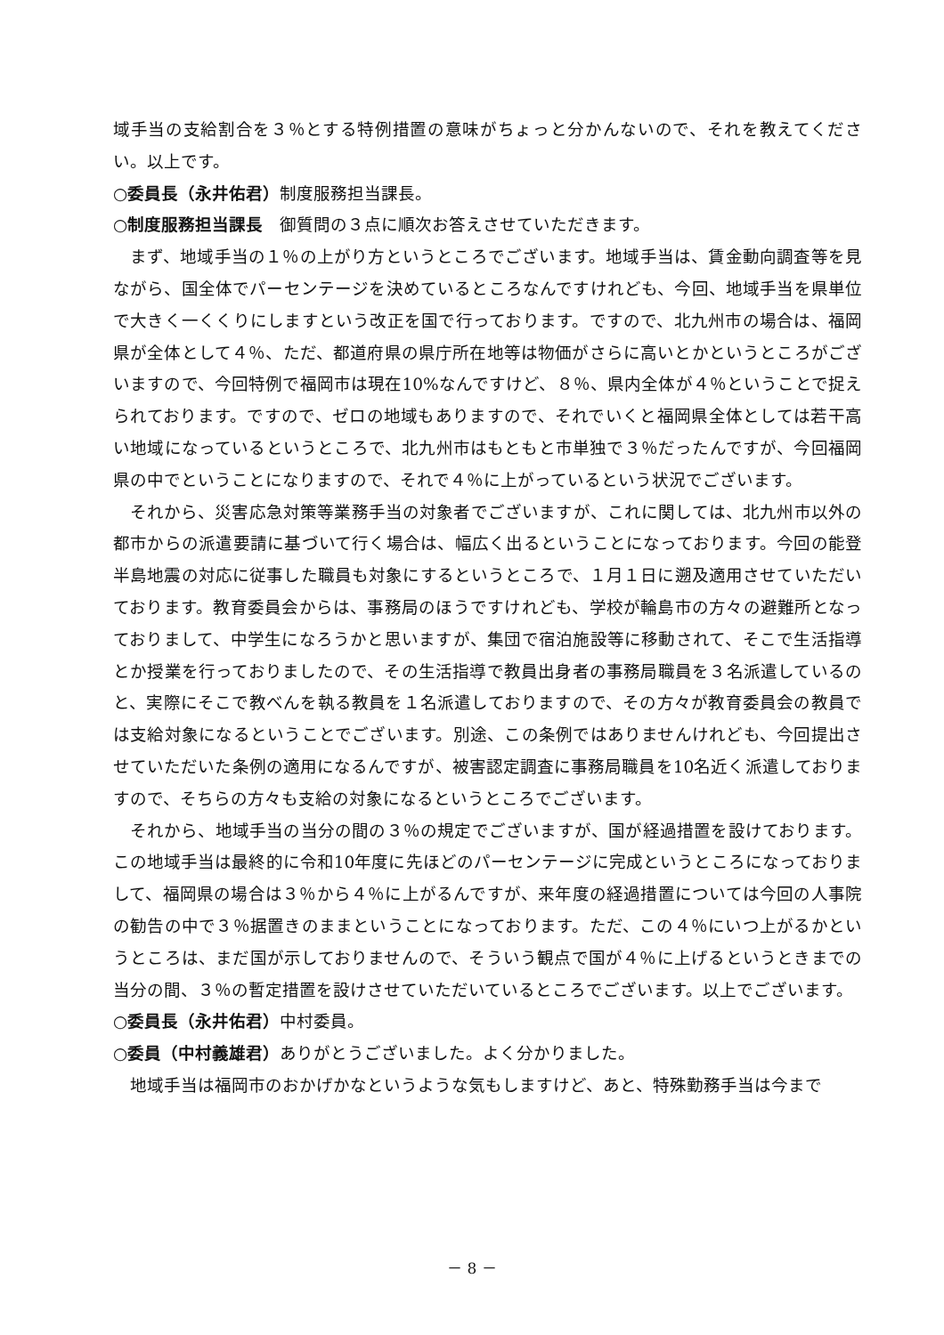域手当の支給割合を３％とする特例措置の意味がちょっと分かんないので、それを教えてください。以上です。
○委員長（永井佑君）制度服務担当課長。
○制度服務担当課長　御質問の３点に順次お答えさせていただきます。
まず、地域手当の１％の上がり方というところでございます。地域手当は、賃金動向調査等を見ながら、国全体でパーセンテージを決めているところなんですけれども、今回、地域手当を県単位で大きく一くくりにしますという改正を国で行っております。ですので、北九州市の場合は、福岡県が全体として４％、ただ、都道府県の県庁所在地等は物価がさらに高いとかというところがございますので、今回特例で福岡市は現在10%なんですけど、８％、県内全体が４％ということで捉えられております。ですので、ゼロの地域もありますので、それでいくと福岡県全体としては若干高い地域になっているというところで、北九州市はもともと市単独で３％だったんですが、今回福岡県の中でということになりますので、それで４％に上がっているという状況でございます。
それから、災害応急対策等業務手当の対象者でございますが、これに関しては、北九州市以外の都市からの派遣要請に基づいて行く場合は、幅広く出るということになっております。今回の能登半島地震の対応に従事した職員も対象にするというところで、１月１日に遡及適用させていただいております。教育委員会からは、事務局のほうですけれども、学校が輪島市の方々の避難所となっておりまして、中学生になろうかと思いますが、集団で宿泊施設等に移動されて、そこで生活指導とか授業を行っておりましたので、その生活指導で教員出身者の事務局職員を３名派遣しているのと、実際にそこで教べんを執る教員を１名派遣しておりますので、その方々が教育委員会の教員では支給対象になるということでございます。別途、この条例ではありませんけれども、今回提出させていただいた条例の適用になるんですが、被害認定調査に事務局職員を10名近く派遣しておりますので、そちらの方々も支給の対象になるというところでございます。
それから、地域手当の当分の間の３％の規定でございますが、国が経過措置を設けております。この地域手当は最終的に令和10年度に先ほどのパーセンテージに完成というところになっておりまして、福岡県の場合は３％から４％に上がるんですが、来年度の経過措置については今回の人事院の勧告の中で３％据置きのままということになっております。ただ、この４％にいつ上がるかというところは、まだ国が示しておりませんので、そういう観点で国が４％に上げるというときまでの当分の間、３％の暫定措置を設けさせていただいているところでございます。以上でございます。
○委員長（永井佑君）中村委員。
○委員（中村義雄君）ありがとうございました。よく分かりました。
地域手当は福岡市のおかげかなというような気もしますけど、あと、特殊勤務手当は今まで
－ 8 －